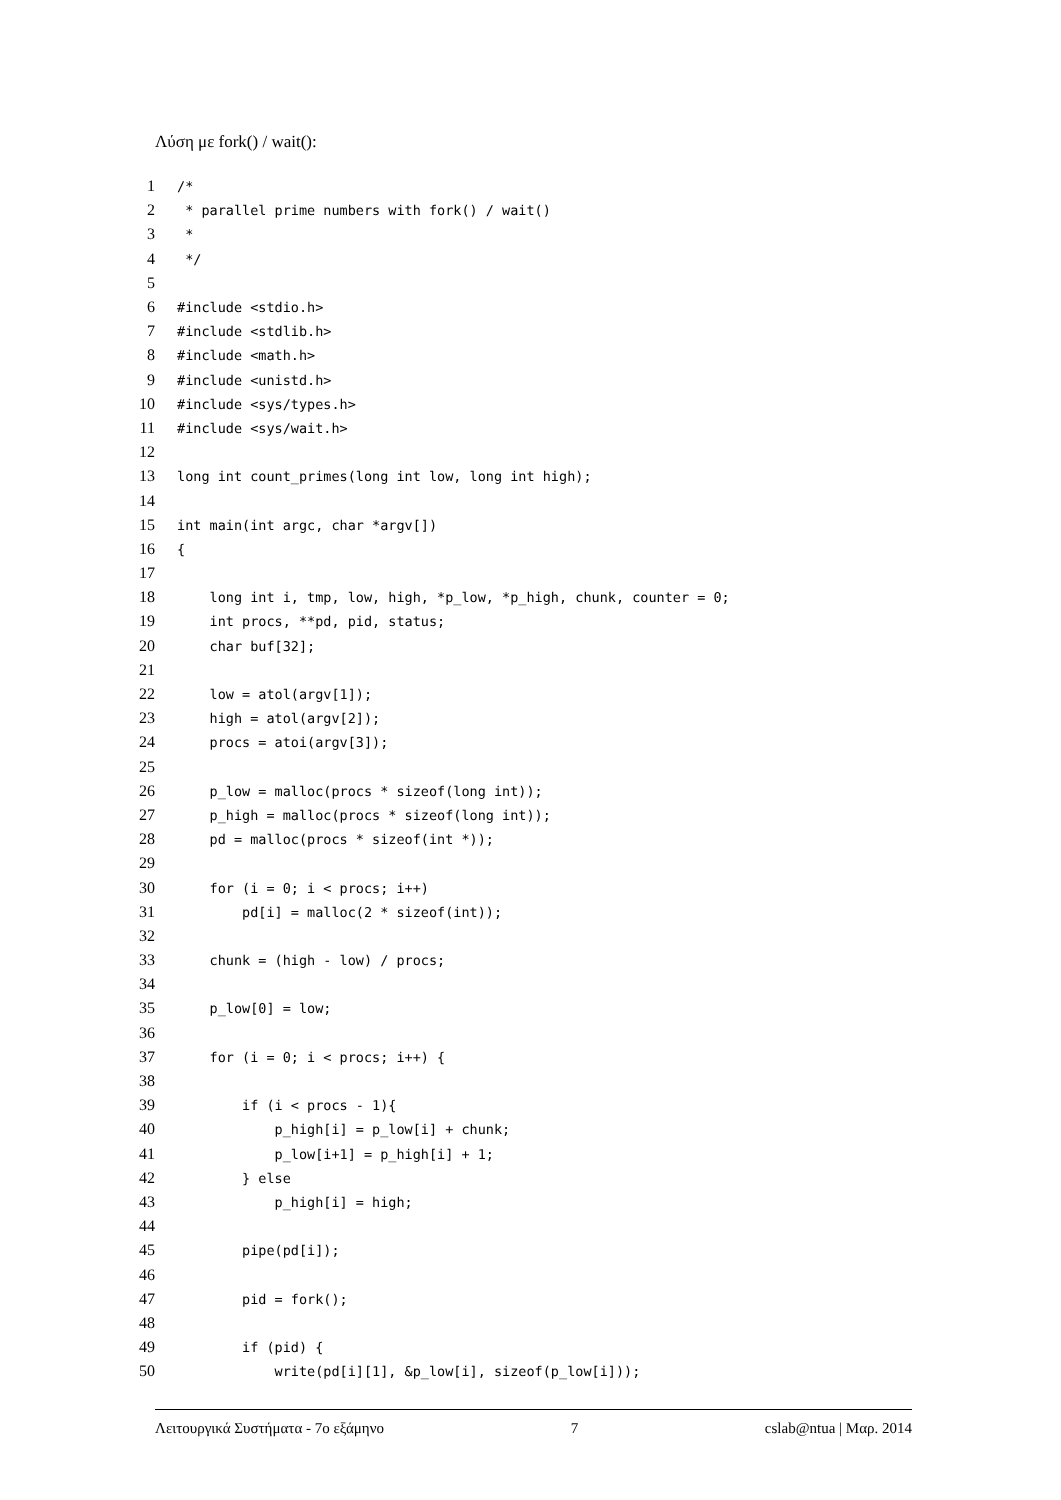Λύση με fork() / wait():
1 /*
2 * parallel prime numbers with fork() / wait()
3 *
4 */
5
6 #include <stdio.h>
7 #include <stdlib.h>
8 #include <math.h>
9 #include <unistd.h>
10 #include <sys/types.h>
11 #include <sys/wait.h>
12
13 long int count_primes(long int low, long int high);
14
15 int main(int argc, char *argv[])
16 {
17
18 long int i, tmp, low, high, *p_low, *p_high, chunk, counter = 0;
19 int procs, **pd, pid, status;
20 char buf[32];
21
22 low = atol(argv[1]);
23 high = atol(argv[2]);
24 procs = atoi(argv[3]);
25
26 p_low = malloc(procs * sizeof(long int));
27 p_high = malloc(procs * sizeof(long int));
28 pd = malloc(procs * sizeof(int *));
29
30 for (i = 0; i < procs; i++)
31 pd[i] = malloc(2 * sizeof(int));
32
33 chunk = (high - low) / procs;
34
35 p_low[0] = low;
36
37 for (i = 0; i < procs; i++) {
38
39 if (i < procs - 1){
40 p_high[i] = p_low[i] + chunk;
41 p_low[i+1] = p_high[i] + 1;
42 } else
43 p_high[i] = high;
44
45 pipe(pd[i]);
46
47 pid = fork();
48
49 if (pid) {
50 write(pd[i][1], &p_low[i], sizeof(p_low[i]));
Λειτουργικά Συστήματα - 7ο εξάμηνο 7 cslab@ntua | Μαρ. 2014